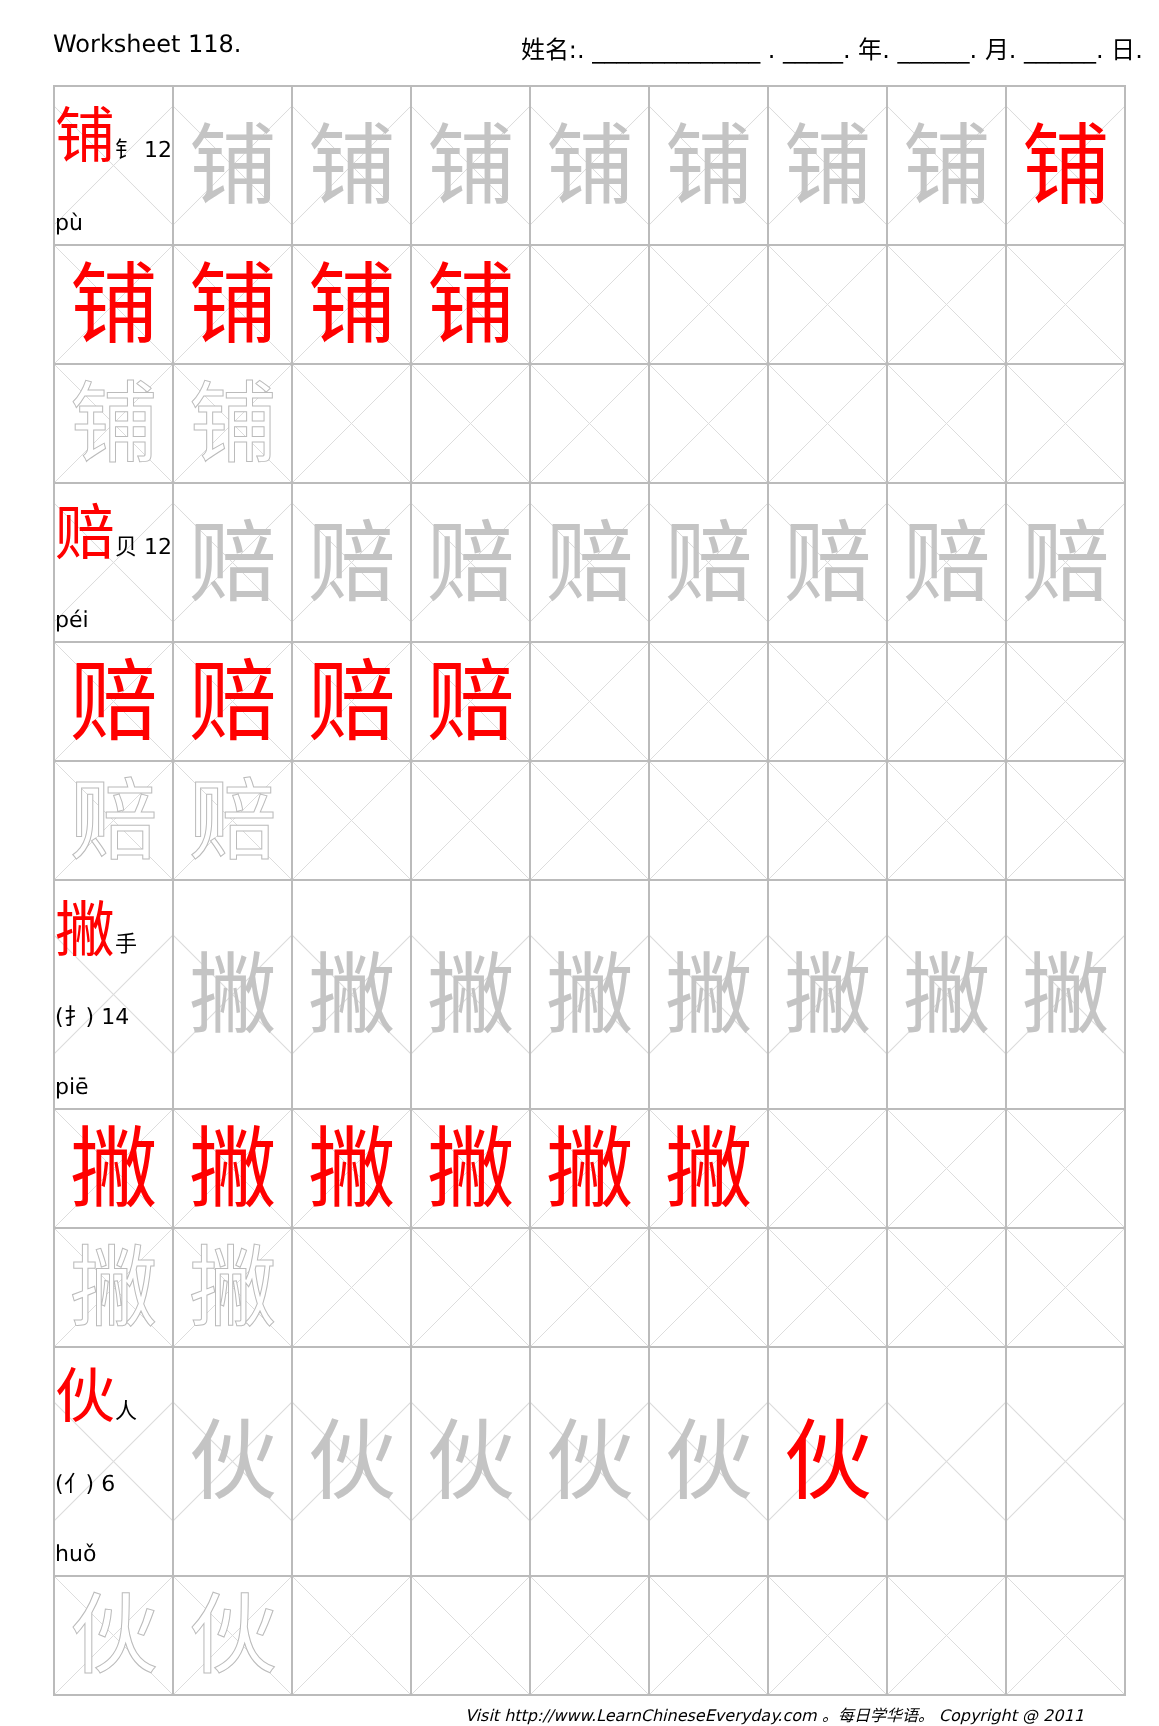Worksheet 118. 姓名:. ______________ . _____. 年. ______. 月. ______. 日.
| 铺 钅 12 pù | 铺 | 铺 | 铺 | 铺 | 铺 | 铺 | 铺 | 铺 |
| 铺 | 铺 | 铺 | 铺 | | | | | |
| 铺 | 铺 | | | | | | | |
| 赔 贝 12 péi | 赔 | 赔 | 赔 | 赔 | 赔 | 赔 | 赔 | 赔 |
| 赔 | 赔 | 赔 | 赔 | | | | | |
| 赔 | 赔 | | | | | | | |
| 撇 手(扌) 14 piē | 撇 | 撇 | 撇 | 撇 | 撇 | 撇 | 撇 | 撇 |
| 撇 | 撇 | 撇 | 撇 | 撇 | 撇 | | | |
| 撇 | 撇 | | | | | | | |
| 伙 人(亻) 6 huǒ | 伙 | 伙 | 伙 | 伙 | 伙 | 伙 | | |
| 伙 | 伙 | | | | | | | |
Visit http://www.LearnChineseEveryday.com 。每日学华语。 Copyright @ 2011